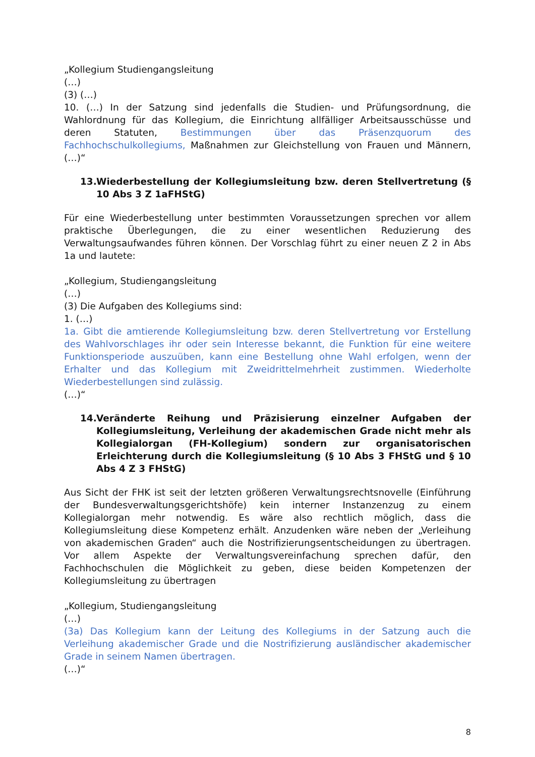„Kollegium Studiengangsleitung
(…)
(3) (…)
10. (…) In der Satzung sind jedenfalls die Studien- und Prüfungsordnung, die Wahlordnung für das Kollegium, die Einrichtung allfälliger Arbeitsausschüsse und deren Statuten, Bestimmungen über das Präsenzquorum des Fachhochschulkollegiums, Maßnahmen zur Gleichstellung von Frauen und Männern, (…)“
13. Wiederbestellung der Kollegiumsleitung bzw. deren Stellvertretung (§ 10 Abs 3 Z 1aFHStG)
Für eine Wiederbestellung unter bestimmten Voraussetzungen sprechen vor allem praktische Überlegungen, die zu einer wesentlichen Reduzierung des Verwaltungsaufwandes führen können. Der Vorschlag führt zu einer neuen Z 2 in Abs 1a und lautete:
„Kollegium, Studiengangsleitung
(…)
(3) Die Aufgaben des Kollegiums sind:
1. (…)
1a. Gibt die amtierende Kollegiumsleitung bzw. deren Stellvertretung vor Erstellung des Wahlvorschlages ihr oder sein Interesse bekannt, die Funktion für eine weitere Funktionsperiode auszuüben, kann eine Bestellung ohne Wahl erfolgen, wenn der Erhalter und das Kollegium mit Zweidrittelmehrheit zustimmen. Wiederholte Wiederbestellungen sind zulässig.
(…)“
14. Veränderte Reihung und Präzisierung einzelner Aufgaben der Kollegiumsleitung, Verleihung der akademischen Grade nicht mehr als Kollegialorgan (FH-Kollegium) sondern zur organisatorischen Erleichterung durch die Kollegiumsleitung (§ 10 Abs 3 FHStG und § 10 Abs 4 Z 3 FHStG)
Aus Sicht der FHK ist seit der letzten größeren Verwaltungsrechtsnovelle (Einführung der Bundesverwaltungsgerichtshöfe) kein interner Instanzenzug zu einem Kollegialorgan mehr notwendig. Es wäre also rechtlich möglich, dass die Kollegiumsleitung diese Kompetenz erhält. Anzudenken wäre neben der „Verleihung von akademischen Graden“ auch die Nostrifizierungsentscheidungen zu übertragen. Vor allem Aspekte der Verwaltungsvereinfachung sprechen dafür, den Fachhochschulen die Möglichkeit zu geben, diese beiden Kompetenzen der Kollegiumsleitung zu übertragen
„Kollegium, Studiengangsleitung
(…)
(3a) Das Kollegium kann der Leitung des Kollegiums in der Satzung auch die Verleihung akademischer Grade und die Nostrifizierung ausländischer akademischer Grade in seinem Namen übertragen.
(…)“
8